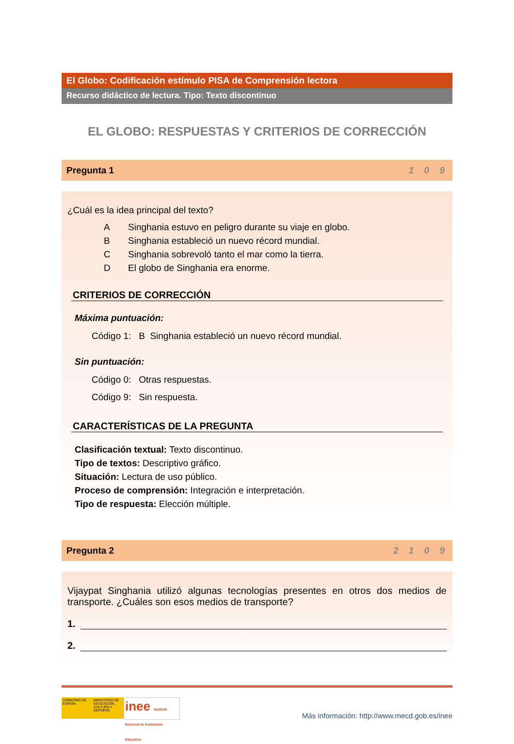El Globo: Codificación estímulo PISA de Comprensión lectora
Recurso didáctico de lectura. Tipo: Texto discontinuo
EL GLOBO: RESPUESTAS Y CRITERIOS DE CORRECCIÓN
Pregunta 1 1 0 9
¿Cuál es la idea principal del texto?
A Singhania estuvo en peligro durante su viaje en globo.
B Singhania estableció un nuevo récord mundial.
C Singhania sobrevoló tanto el mar como la tierra.
D El globo de Singhania era enorme.
CRITERIOS DE CORRECCIÓN
Máxima puntuación:
Código 1: B Singhania estableció un nuevo récord mundial.
Sin puntuación:
Código 0: Otras respuestas.
Código 9: Sin respuesta.
CARACTERÍSTICAS DE LA PREGUNTA
Clasificación textual: Texto discontinuo.
Tipo de textos: Descriptivo gráfico.
Situación: Lectura de uso público.
Proceso de comprensión: Integración e interpretación.
Tipo de respuesta: Elección múltiple.
Pregunta 2 2 1 0 9
Vijaypat Singhania utilizó algunas tecnologías presentes en otros dos medios de transporte. ¿Cuáles son esos medios de transporte?
1.
2.
GOBIERNO DE ESPAÑA
MINISTERIO DE EDUCACIÓN, CULTURA Y DEPORTE
inee Instituto Nacional de Evaluación Educativa
Más información: http://www.mecd.gob.es/inee